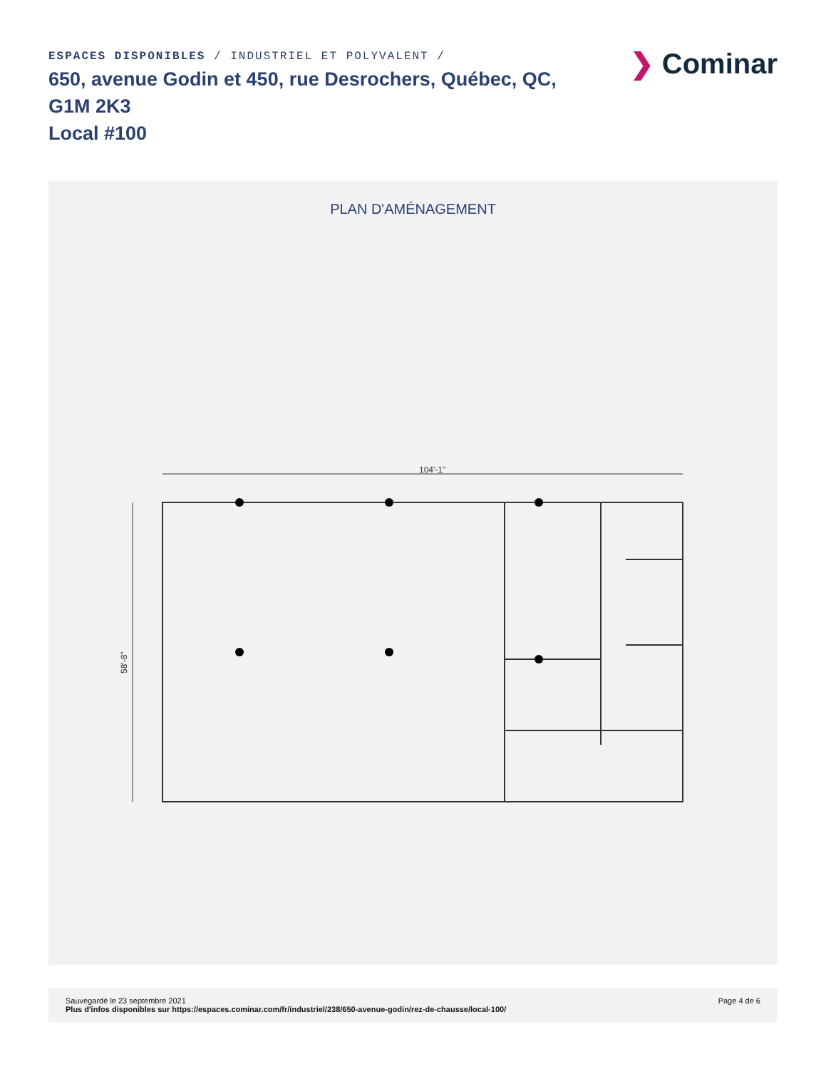ESPACES DISPONIBLES / INDUSTRIEL ET POLYVALENT /
650, avenue Godin et 450, rue Desrochers, Québec, QC, G1M 2K3
Local #100
❯ Cominar
PLAN D'AMÉNAGEMENT
104'-1"
58'-8"
Sauvegardé le 23 septembre 2021
Plus d'infos disponibles sur https://espaces.cominar.com/fr/industriel/238/650-avenue-godin/rez-de-chausse/local-100/
Page 4 de 6